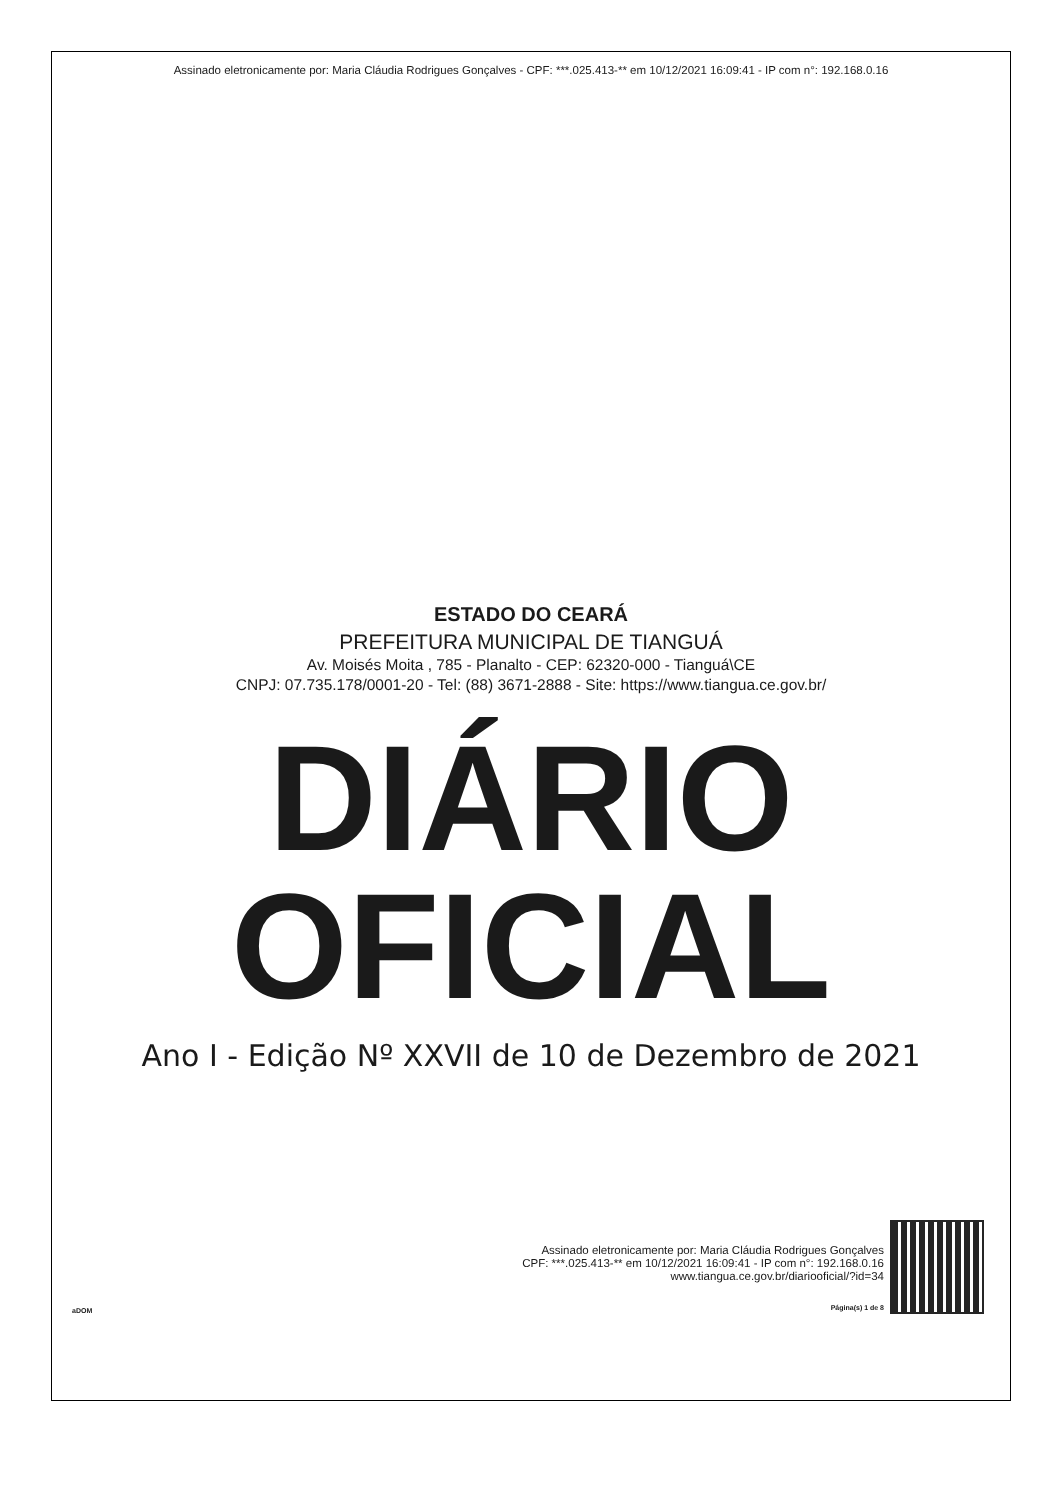Assinado eletronicamente por: Maria Cláudia Rodrigues Gonçalves - CPF: ***.025.413-** em 10/12/2021 16:09:41 - IP com n°: 192.168.0.16
ESTADO DO CEARÁ
PREFEITURA MUNICIPAL DE TIANGUÁ
Av. Moisés Moita , 785 - Planalto - CEP: 62320-000 - Tianguá\CE
CNPJ: 07.735.178/0001-20 - Tel: (88) 3671-2888 - Site: https://www.tiangua.ce.gov.br/
DIÁRIO
OFICIAL
Ano I - Edição Nº XXVII de 10 de Dezembro de 2021
aDOM
Assinado eletronicamente por: Maria Cláudia Rodrigues Gonçalves
CPF: ***.025.413-** em 10/12/2021 16:09:41 - IP com n°: 192.168.0.16
www.tiangua.ce.gov.br/diariooficial/?id=34
Página(s) 1 de 8